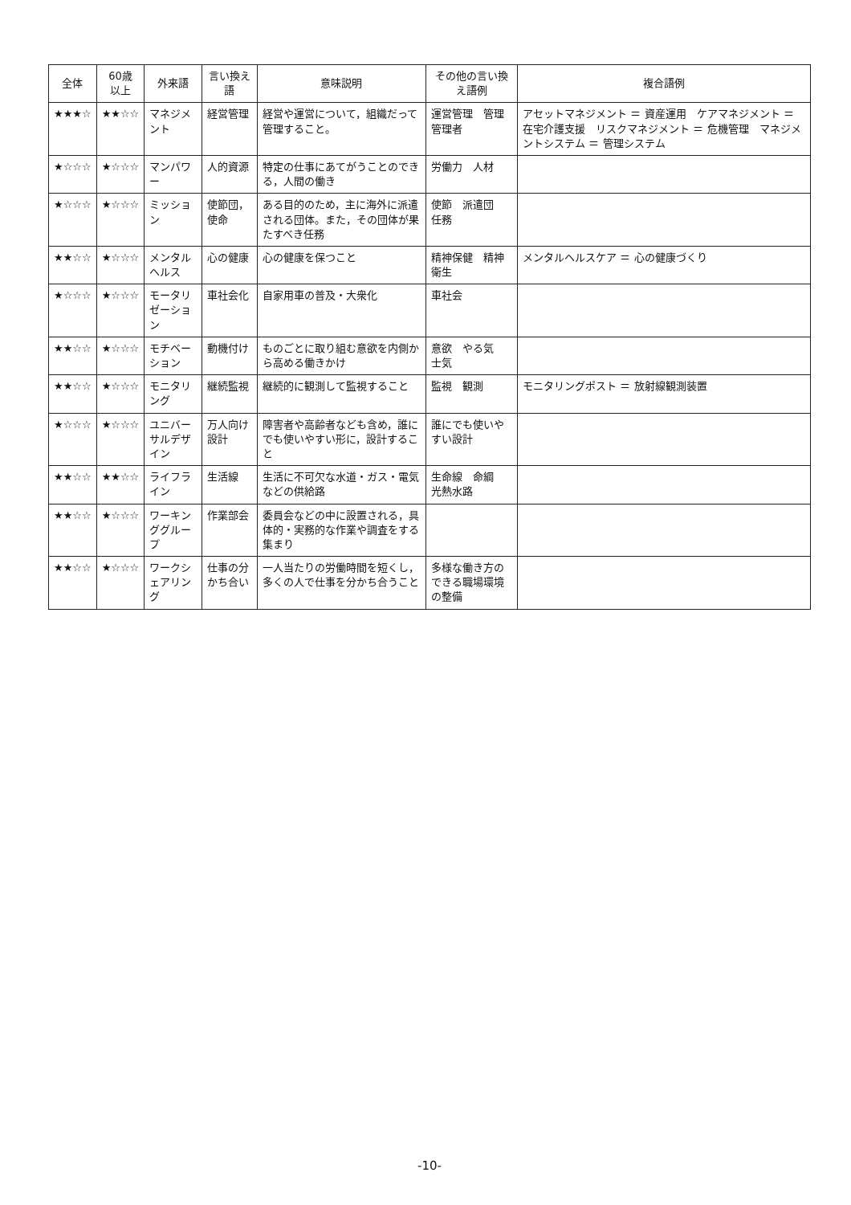| 全体 | 60歳 以上 | 外来語 | 言い換え語 | 意味説明 | その他の言い換え語例 | 複合語例 |
| --- | --- | --- | --- | --- | --- | --- |
| ★★★☆ | ★★☆☆ | マネジメント | 経営管理 | 経営や運営について，組織だって管理すること。 | 運営管理 管理 管理者 | アセットマネジメント ＝ 資産運用 ケアマネジメント ＝ 在宅介護支援 リスクマネジメント ＝ 危機管理 マネジメントシステム ＝ 管理システム |
| ★☆☆☆ | ★☆☆☆ | マンパワー | 人的資源 | 特定の仕事にあてがうことのできる，人間の働き | 労働力 人材 | |
| ★☆☆☆ | ★☆☆☆ | ミッション | 使節団，使命 | ある目的のため，主に海外に派遣される団体。また，その団体が果たすべき任務 | 使節 派遣団 任務 | |
| ★★☆☆ | ★☆☆☆ | メンタルヘルス | 心の健康 | 心の健康を保つこと | 精神保健 精神衛生 | メンタルヘルスケア ＝ 心の健康づくり |
| ★☆☆☆ | ★☆☆☆ | モータリゼーション | 車社会化 | 自家用車の普及・大衆化 | 車社会 | |
| ★★☆☆ | ★☆☆☆ | モチベーション | 動機付け | ものごとに取り組む意欲を内側から高める働きかけ | 意欲 やる気 士気 | |
| ★★☆☆ | ★☆☆☆ | モニタリング | 継続監視 | 継続的に観測して監視すること | 監視 観測 | モニタリングポスト ＝ 放射線観測装置 |
| ★☆☆☆ | ★☆☆☆ | ユニバーサルデザイン | 万人向け設計 | 障害者や高齢者なども含め，誰にでも使いやすい形に，設計すること | 誰にでも使いやすい設計 | |
| ★★☆☆ | ★★☆☆ | ライフライン | 生活線 | 生活に不可欠な水道・ガス・電気などの供給路 | 生命線 命綱 光熱水路 | |
| ★★☆☆ | ★☆☆☆ | ワーキンググループ | 作業部会 | 委員会などの中に設置される，具体的・実務的な作業や調査をする集まり | | |
| ★★☆☆ | ★☆☆☆ | ワークシェアリング | 仕事の分かち合い | 一人当たりの労働時間を短くし，多くの人で仕事を分かち合うこと | 多様な働き方のできる職場環境の整備 | |
-10-